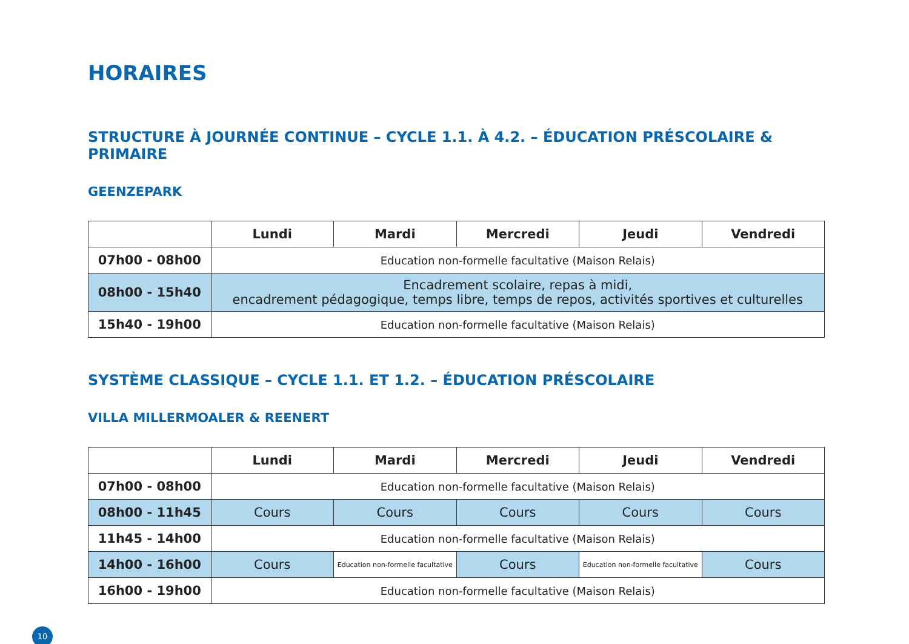HORAIRES
STRUCTURE À JOURNÉE CONTINUE – CYCLE 1.1. À 4.2. – ÉDUCATION PRÉSCOLAIRE & PRIMAIRE
GEENZEPARK
| | Lundi | Mardi | Mercredi | Jeudi | Vendredi |
| --- | --- | --- | --- | --- | --- |
| 07h00 - 08h00 | Education non-formelle facultative (Maison Relais) | | | | |
| 08h00 - 15h40 | Encadrement scolaire, repas à midi, encadrement pédagogique, temps libre, temps de repos, activités sportives et culturelles | | | | |
| 15h40 - 19h00 | Education non-formelle facultative (Maison Relais) | | | | |
SYSTÈME CLASSIQUE – CYCLE 1.1. ET 1.2. – ÉDUCATION PRÉSCOLAIRE
VILLA MILLERMOALER & REENERT
| | Lundi | Mardi | Mercredi | Jeudi | Vendredi |
| --- | --- | --- | --- | --- | --- |
| 07h00 - 08h00 | Education non-formelle facultative (Maison Relais) | | | | |
| 08h00 - 11h45 | Cours | Cours | Cours | Cours | Cours |
| 11h45 - 14h00 | Education non-formelle facultative (Maison Relais) | | | | |
| 14h00 - 16h00 | Cours | Education non-formelle facultative | Cours | Education non-formelle facultative | Cours |
| 16h00 - 19h00 | Education non-formelle facultative (Maison Relais) | | | | |
10